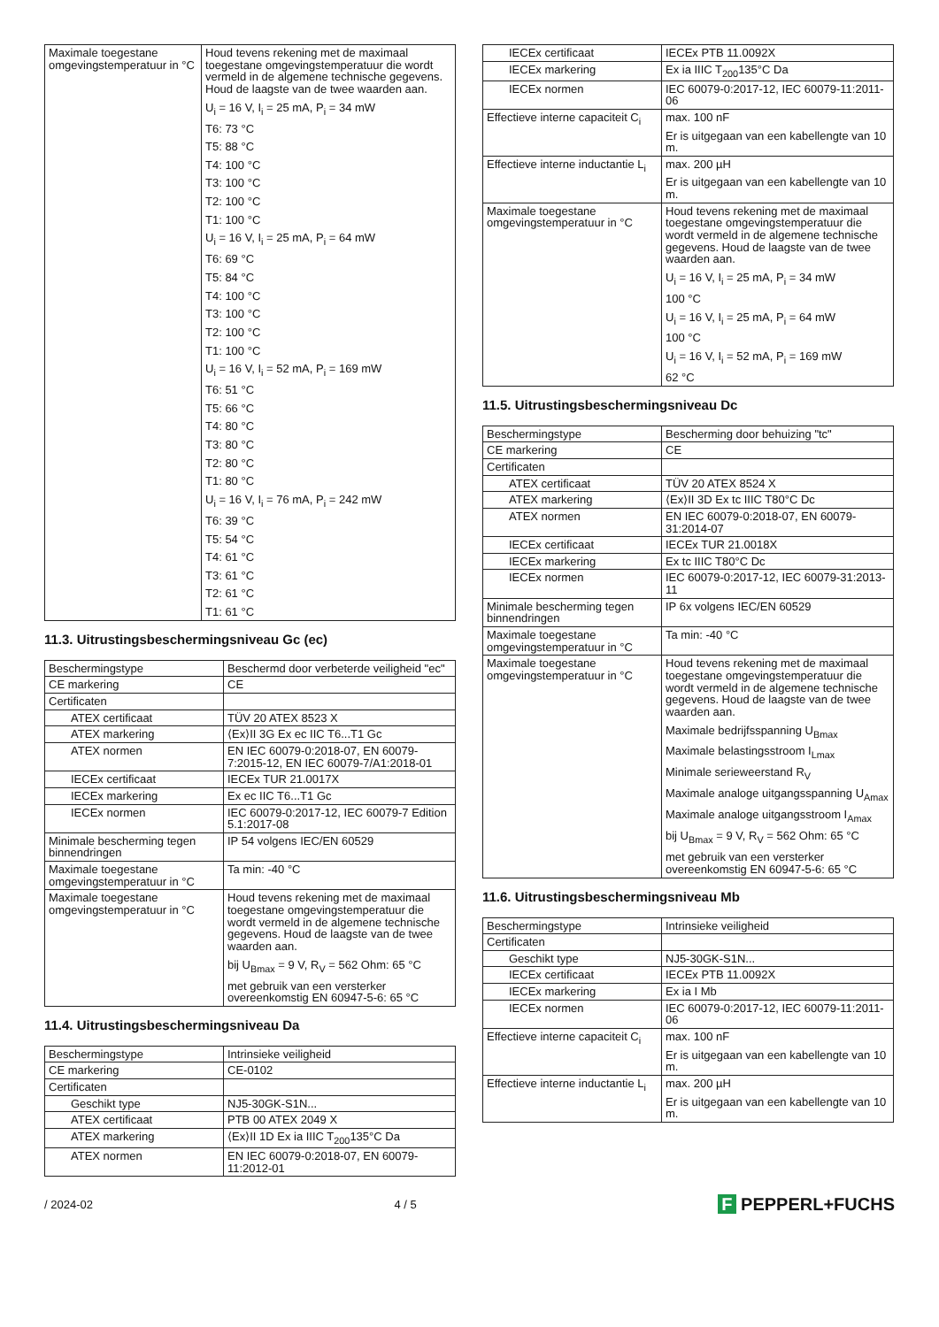| Maximale toegestane omgevingstemperatuur in °C | Houd tevens rekening met de maximaal toegestane omgevingstemperatuur die wordt vermeld in de algemene technische gegevens. Houd de laagste van de twee waarden aan. U<sub>i</sub> = 16 V, I<sub>i</sub> = 25 mA, P<sub>i</sub> = 34 mW T6: 73 °C T5: 88 °C T4: 100 °C T3: 100 °C T2: 100 °C T1: 100 °C U<sub>i</sub> = 16 V, I<sub>i</sub> = 25 mA, P<sub>i</sub> = 64 mW T6: 69 °C T5: 84 °C T4: 100 °C T3: 100 °C T2: 100 °C T1: 100 °C U<sub>i</sub> = 16 V, I<sub>i</sub> = 52 mA, P<sub>i</sub> = 169 mW T6: 51 °C T5: 66 °C T4: 80 °C T3: 80 °C T2: 80 °C T1: 80 °C U<sub>i</sub> = 16 V, I<sub>i</sub> = 76 mA, P<sub>i</sub> = 242 mW T6: 39 °C T5: 54 °C T4: 61 °C T3: 61 °C T2: 61 °C T1: 61 °C |
11.3. Uitrustingsbeschermingsniveau Gc (ec)
| Beschermingstype | Beschermd door verbeterde veiligheid "ec" |
| CE markering | CE |
| Certificaten | |
| ATEX certificaat | TÜV 20 ATEX 8523 X |
| ATEX markering | ⟨Ex⟩II 3G Ex ec IIC T6...T1 Gc |
| ATEX normen | EN IEC 60079-0:2018-07, EN 60079-7:2015-12, EN IEC 60079-7/A1:2018-01 |
| IECEx certificaat | IECEx TUR 21.0017X |
| IECEx markering | Ex ec IIC T6...T1 Gc |
| IECEx normen | IEC 60079-0:2017-12, IEC 60079-7 Edition 5.1:2017-08 |
| Minimale bescherming tegen binnendringen | IP 54 volgens IEC/EN 60529 |
| Maximale toegestane omgevingstemperatuur in °C | Ta min: -40 °C |
| Maximale toegestane omgevingstemperatuur in °C | Houd tevens rekening met de maximaal toegestane omgevingstemperatuur die wordt vermeld in de algemene technische gegevens. Houd de laagste van de twee waarden aan. bij U<sub>Bmax</sub> = 9 V, R<sub>V</sub> = 562 Ohm: 65 °C met gebruik van een versterker overeenkomstig EN 60947-5-6: 65 °C |
11.4. Uitrustingsbeschermingsniveau Da
| Beschermingstype | Intrinsieke veiligheid |
| CE markering | CE-0102 |
| Certificaten | |
| Geschikt type | NJ5-30GK-S1N... |
| ATEX certificaat | PTB 00 ATEX 2049 X |
| ATEX markering | ⟨Ex⟩II 1D Ex ia IIIC T<sub>200</sub>135°C Da |
| ATEX normen | EN IEC 60079-0:2018-07, EN 60079-11:2012-01 |
| IECEx certificaat | IECEx PTB 11.0092X |
| IECEx markering | Ex ia IIIC T<sub>200</sub>135°C Da |
| IECEx normen | IEC 60079-0:2017-12, IEC 60079-11:2011-06 |
| Effectieve interne capaciteit C<sub>i</sub> | max. 100 nF Er is uitgegaan van een kabellengte van 10 m. |
| Effectieve interne inductantie L<sub>i</sub> | max. 200 µH Er is uitgegaan van een kabellengte van 10 m. |
| Maximale toegestane omgevingstemperatuur in °C | Houd tevens rekening met de maximaal toegestane omgevingstemperatuur die wordt vermeld in de algemene technische gegevens. Houd de laagste van de twee waarden aan. U<sub>i</sub> = 16 V, I<sub>i</sub> = 25 mA, P<sub>i</sub> = 34 mW 100 °C U<sub>i</sub> = 16 V, I<sub>i</sub> = 25 mA, P<sub>i</sub> = 64 mW 100 °C U<sub>i</sub> = 16 V, I<sub>i</sub> = 52 mA, P<sub>i</sub> = 169 mW 62 °C |
11.5. Uitrustingsbeschermingsniveau Dc
| Beschermingstype | Bescherming door behuizing "tc" |
| CE markering | CE |
| Certificaten | |
| ATEX certificaat | TÜV 20 ATEX 8524 X |
| ATEX markering | ⟨Ex⟩II 3D Ex tc IIIC T80°C Dc |
| ATEX normen | EN IEC 60079-0:2018-07, EN 60079-31:2014-07 |
| IECEx certificaat | IECEx TUR 21.0018X |
| IECEx markering | Ex tc IIIC T80°C Dc |
| IECEx normen | IEC 60079-0:2017-12, IEC 60079-31:2013-11 |
| Minimale bescherming tegen binnendringen | IP 6x volgens IEC/EN 60529 |
| Maximale toegestane omgevingstemperatuur in °C | Ta min: -40 °C |
| Maximale toegestane omgevingstemperatuur in °C | Houd tevens rekening met de maximaal toegestane omgevingstemperatuur die wordt vermeld in de algemene technische gegevens. Houd de laagste van de twee waarden aan. Maximale bedrijfsspanning U<sub>Bmax</sub> Maximale belastingsstroom I<sub>Lmax</sub> Minimale serieweerstand R<sub>V</sub> Maximale analoge uitgangsspanning U<sub>Amax</sub> Maximale analoge uitgangsstroom I<sub>Amax</sub> bij U<sub>Bmax</sub> = 9 V, R<sub>V</sub> = 562 Ohm: 65 °C met gebruik van een versterker overeenkomstig EN 60947-5-6: 65 °C |
11.6. Uitrustingsbeschermingsniveau Mb
| Beschermingstype | Intrinsieke veiligheid |
| Certificaten | |
| Geschikt type | NJ5-30GK-S1N... |
| IECEx certificaat | IECEx PTB 11.0092X |
| IECEx markering | Ex ia I Mb |
| IECEx normen | IEC 60079-0:2017-12, IEC 60079-11:2011-06 |
| Effectieve interne capaciteit C<sub>i</sub> | max. 100 nF Er is uitgegaan van een kabellengte van 10 m. |
| Effectieve interne inductantie L<sub>i</sub> | max. 200 µH Er is uitgegaan van een kabellengte van 10 m. |
/ 2024-02 4 / 5 F PEPPERL+FUCHS